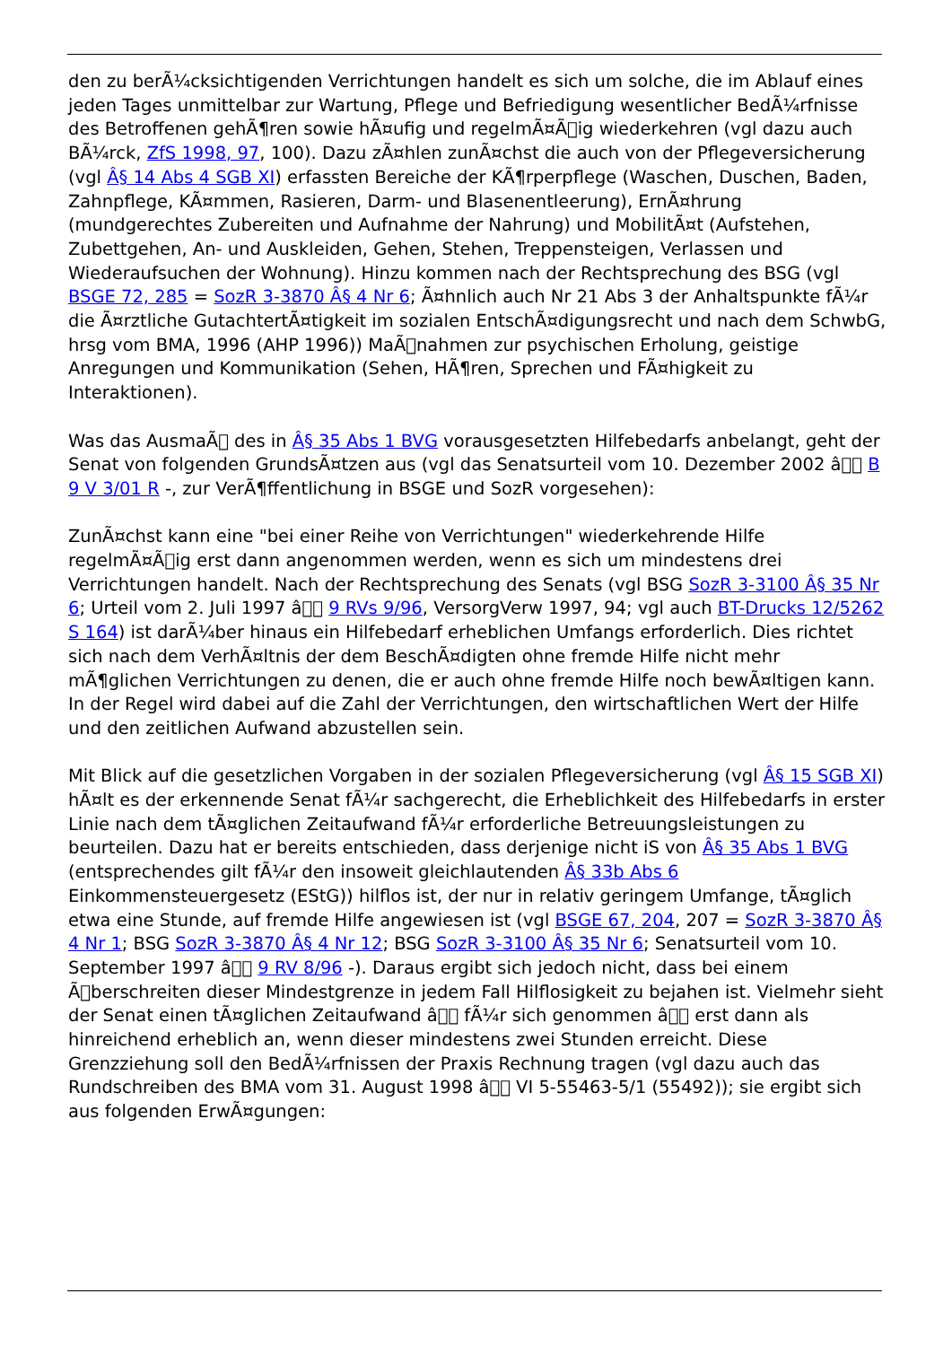den zu berÃ¼cksichtigenden Verrichtungen handelt es sich um solche, die im Ablauf eines jeden Tages unmittelbar zur Wartung, Pflege und Befriedigung wesentlicher BedÃ¼rfnisse des Betroffenen gehÃ¶ren sowie hÃ¤ufig und regelmÃ¤Ã￾ig wiederkehren (vgl dazu auch BÃ¼rck, ZfS 1998, 97, 100). Dazu zÃ¤hlen zunÃ¤chst die auch von der Pflegeversicherung (vgl Â§ 14 Abs 4 SGB XI) erfassten Bereiche der KÃ¶rperpflege (Waschen, Duschen, Baden, Zahnpflege, KÃ¤mmen, Rasieren, Darm- und Blasenentleerung), ErnÃ¤hrung (mundgerechtes Zubereiten und Aufnahme der Nahrung) und MobilitÃ¤t (Aufstehen, Zubettgehen, An- und Auskleiden, Gehen, Stehen, Treppensteigen, Verlassen und Wiederaufsuchen der Wohnung). Hinzu kommen nach der Rechtsprechung des BSG (vgl BSGE 72, 285 = SozR 3-3870 Â§ 4 Nr 6; Ã¤hnlich auch Nr 21 Abs 3 der Anhaltspunkte fÃ¼r die Ã¤rztliche GutachtertÃ¤tigkeit im sozialen EntschÃ¤digungsrecht und nach dem SchwbG, hrsg vom BMA, 1996 (AHP 1996)) MaÃ￾nahmen zur psychischen Erholung, geistige Anregungen und Kommunikation (Sehen, HÃ¶ren, Sprechen und FÃ¤higkeit zu Interaktionen).
Was das AusmaÃ￾ des in Â§ 35 Abs 1 BVG vorausgesetzten Hilfebedarfs anbelangt, geht der Senat von folgenden GrundsÃ¤tzen aus (vgl das Senatsurteil vom 10. Dezember 2002 â￾￾ B 9 V 3/01 R -, zur VerÃ¶ffentlichung in BSGE und SozR vorgesehen):
ZunÃ¤chst kann eine "bei einer Reihe von Verrichtungen" wiederkehrende Hilfe regelmÃ¤Ã￾ig erst dann angenommen werden, wenn es sich um mindestens drei Verrichtungen handelt. Nach der Rechtsprechung des Senats (vgl BSG SozR 3-3100 Â§ 35 Nr 6; Urteil vom 2. Juli 1997 â￾￾ 9 RVs 9/96, VersorgVerw 1997, 94; vgl auch BT-Drucks 12/5262 S 164) ist darÃ¼ber hinaus ein Hilfebedarf erheblichen Umfangs erforderlich. Dies richtet sich nach dem VerhÃ¤ltnis der dem BeschÃ¤digten ohne fremde Hilfe nicht mehr mÃ¶glichen Verrichtungen zu denen, die er auch ohne fremde Hilfe noch bewÃ¤ltigen kann. In der Regel wird dabei auf die Zahl der Verrichtungen, den wirtschaftlichen Wert der Hilfe und den zeitlichen Aufwand abzustellen sein.
Mit Blick auf die gesetzlichen Vorgaben in der sozialen Pflegeversicherung (vgl Â§ 15 SGB XI) hÃ¤lt es der erkennende Senat fÃ¼r sachgerecht, die Erheblichkeit des Hilfebedarfs in erster Linie nach dem tÃ¤glichen Zeitaufwand fÃ¼r erforderliche Betreuungsleistungen zu beurteilen. Dazu hat er bereits entschieden, dass derjenige nicht iS von Â§ 35 Abs 1 BVG (entsprechendes gilt fÃ¼r den insoweit gleichlautenden Â§ 33b Abs 6 Einkommensteuergesetz (EStG)) hilflos ist, der nur in relativ geringem Umfange, tÃ¤glich etwa eine Stunde, auf fremde Hilfe angewiesen ist (vgl BSGE 67, 204, 207 = SozR 3-3870 Â§ 4 Nr 1; BSG SozR 3-3870 Â§ 4 Nr 12; BSG SozR 3-3100 Â§ 35 Nr 6; Senatsurteil vom 10. September 1997 â￾￾ 9 RV 8/96 -). Daraus ergibt sich jedoch nicht, dass bei einem Ã￾berschreiten dieser Mindestgrenze in jedem Fall Hilflosigkeit zu bejahen ist. Vielmehr sieht der Senat einen tÃ¤glichen Zeitaufwand â￾￾ fÃ¼r sich genommen â￾￾ erst dann als hinreichend erheblich an, wenn dieser mindestens zwei Stunden erreicht. Diese Grenzziehung soll den BedÃ¼rfnissen der Praxis Rechnung tragen (vgl dazu auch das Rundschreiben des BMA vom 31. August 1998 â￾￾ VI 5-55463-5/1 (55492)); sie ergibt sich aus folgenden ErwÃ¤gungen: